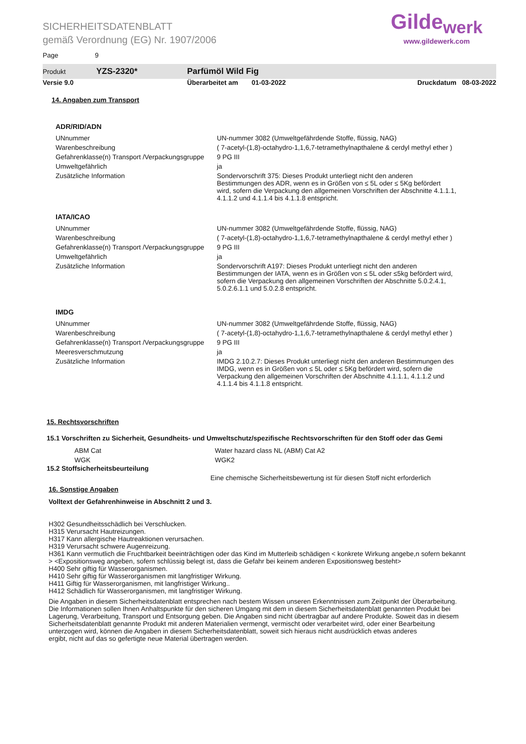SICHERHEITSDATENBLATT
gemäß Verordnung (EG) Nr. 1907/2006
Page 9
Gilde<sub>werk</sub>
www.gildewerk.com
Produkt YZS-2320* Parfümöl Wild Fig
Versie 9.0 Überarbeitet am 01-03-2022 Druckdatum 08-03-2022
14. Angaben zum Transport
ADR/RID/ADN
| UNnummer | UN-nummer 3082 (Umweltgefährdende Stoffe, flüssig, NAG) |
| Warenbeschreibung | ( 7-acetyl-(1,8)-octahydro-1,1,6,7-tetramethylnapthalene & cerdyl methyl ether ) |
| Gefahrenklasse(n) Transport /Verpackungsgruppe | 9 PG III |
| Umweltgefährlich | ja |
| Zusätzliche Information | Sondervorschrift 375: Dieses Produkt unterliegt nicht den anderen Bestimmungen des ADR, wenn es in Größen von ≤ 5L oder ≤ 5Kg befördert wird, sofern die Verpackung den allgemeinen Vorschriften der Abschnitte 4.1.1.1, 4.1.1.2 und 4.1.1.4 bis 4.1.1.8 entspricht. |
IATA/ICAO
| UNnummer | UN-nummer 3082 (Umweltgefährdende Stoffe, flüssig, NAG) |
| Warenbeschreibung | ( 7-acetyl-(1,8)-octahydro-1,1,6,7-tetramethylnapthalene & cerdyl methyl ether ) |
| Gefahrenklasse(n) Transport /Verpackungsgruppe | 9 PG III |
| Umweltgefährlich | ja |
| Zusätzliche Information | Sondervorschrift A197: Dieses Produkt unterliegt nicht den anderen Bestimmungen der IATA, wenn es in Größen von ≤ 5L oder ≤5kg befördert wird, sofern die Verpackung den allgemeinen Vorschriften der Abschnitte 5.0.2.4.1, 5.0.2.6.1.1 und 5.0.2.8 entspricht. |
IMDG
| UNnummer | UN-nummer 3082 (Umweltgefährdende Stoffe, flüssig, NAG) |
| Warenbeschreibung | ( 7-acetyl-(1,8)-octahydro-1,1,6,7-tetramethylnapthalene & cerdyl methyl ether ) |
| Gefahrenklasse(n) Transport /Verpackungsgruppe | 9 PG III |
| Meeresverschmutzung | ja |
| Zusätzliche Information | IMDG 2.10.2.7: Dieses Produkt unterliegt nicht den anderen Bestimmungen des IMDG, wenn es in Größen von ≤ 5L oder ≤ 5Kg befördert wird, sofern die Verpackung den allgemeinen Vorschriften der Abschnitte 4.1.1.1, 4.1.1.2 und 4.1.1.4 bis 4.1.1.8 entspricht. |
15. Rechtsvorschriften
15.1 Vorschriften zu Sicherheit, Gesundheits- und Umweltschutz/spezifische Rechtsvorschriften für den Stoff oder das Gemi
| ABM Cat | Water hazard class NL (ABM) Cat A2 |
| WGK | WGK2 |
15.2 Stoffsicherheitsbeurteilung
Eine chemische Sicherheitsbewertung ist für diesen Stoff nicht erforderlich
16. Sonstige Angaben
Volltext der Gefahrenhinweise in Abschnitt 2 und 3.
H302 Gesundheitsschädlich bei Verschlucken.
H315 Verursacht Hautreizungen.
H317 Kann allergische Hautreaktionen verursachen.
H319 Verursacht schwere Augenreizung.
H361 Kann vermutlich die Fruchtbarkeit beeinträchtigen oder das Kind im Mutterleib schädigen < konkrete Wirkung angebe,n sofern bekannt
> <Expositionsweg angeben, sofern schlüssig belegt ist, dass die Gefahr bei keinem anderen Expositionsweg besteht>
H400 Sehr giftig für Wasserorganismen.
H410 Sehr giftig für Wasserorganismen mit langfristiger Wirkung.
H411 Giftig für Wasserorganismen, mit langfristiger Wirkung..
H412 Schädlich für Wasserorganismen, mit langfristiger Wirkung.
Die Angaben in diesem Sicherheitsdatenblatt entsprechen nach bestem Wissen unseren Erkenntnissen zum Zeitpunkt der Überarbeitung.
Die Informationen sollen Ihnen Anhaltspunkte für den sicheren Umgang mit dem in diesem Sicherheitsdatenblatt genannten Produkt bei
Lagerung, Verarbeitung, Transport und Entsorgung geben. Die Angaben sind nicht übertragbar auf andere Produkte. Soweit das in diesem
Sicherheitsdatenblatt genannte Produkt mit anderen Materialien vermengt, vermischt oder verarbeitet wird, oder einer Bearbeitung
unterzogen wird, können die Angaben in diesem Sicherheitsdatenblatt, soweit sich hieraus nicht ausdrücklich etwas anderes
ergibt, nicht auf das so gefertigte neue Material übertragen werden.